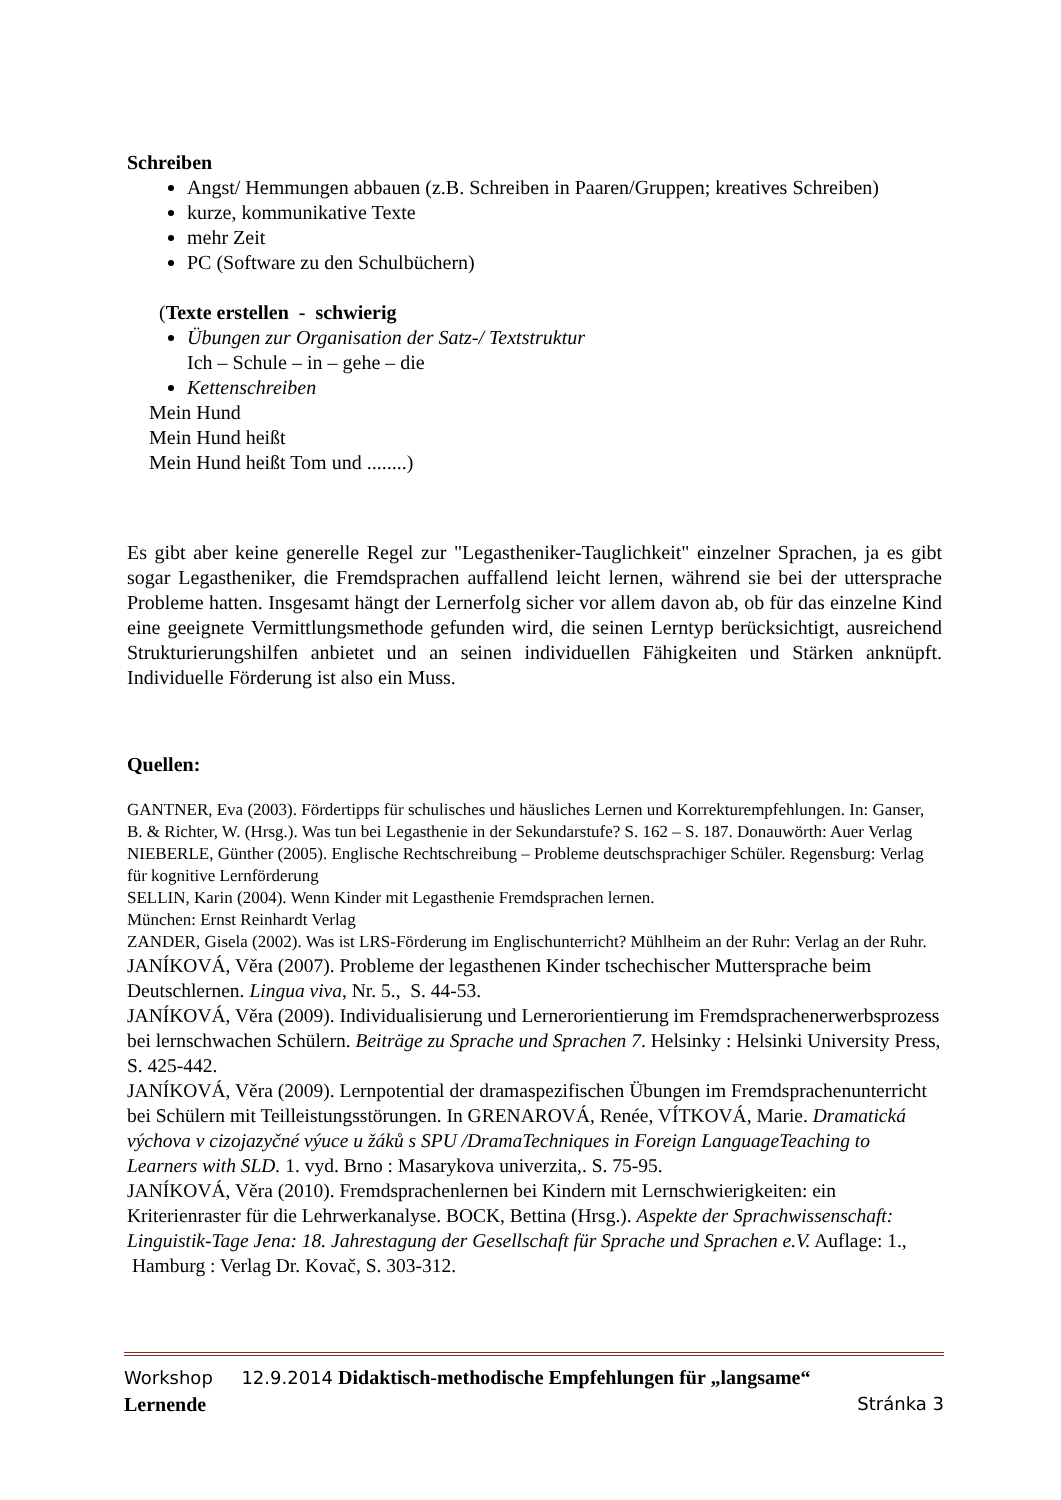Schreiben
Angst/ Hemmungen abbauen (z.B. Schreiben in Paaren/Gruppen; kreatives Schreiben)
kurze, kommunikative Texte
mehr Zeit
PC (Software zu den Schulbüchern)
(Texte erstellen - schwierig
Übungen zur Organisation der Satz-/ Textstruktur
Ich – Schule – in – gehe – die
Kettenschreiben
Mein Hund
Mein Hund heißt
Mein Hund heißt Tom und ........)
Es gibt aber keine generelle Regel zur "Legastheniker-Tauglichkeit" einzelner Sprachen, ja es gibt sogar Legastheniker, die Fremdsprachen auffallend leicht lernen, während sie bei der uttersprache Probleme hatten. Insgesamt hängt der Lernerfolg sicher vor allem davon ab, ob für das einzelne Kind eine geeignete Vermittlungsmethode gefunden wird, die seinen Lerntyp berücksichtigt, ausreichend Strukturierungshilfen anbietet und an seinen individuellen Fähigkeiten und Stärken anknüpft. Individuelle Förderung ist also ein Muss.
Quellen:
GANTNER, Eva (2003). Fördertipps für schulisches und häusliches Lernen und Korrekturempfehlungen. In: Ganser, B. & Richter, W. (Hrsg.). Was tun bei Legasthenie in der Sekundarstufe? S. 162 – S. 187. Donauwörth: Auer Verlag
NIEBERLE, Günther (2005). Englische Rechtschreibung – Probleme deutschsprachiger Schüler. Regensburg: Verlag für kognitive Lernförderung
SELLIN, Karin (2004). Wenn Kinder mit Legasthenie Fremdsprachen lernen.
München: Ernst Reinhardt Verlag
ZANDER, Gisela (2002). Was ist LRS-Förderung im Englischunterricht? Mühlheim an der Ruhr: Verlag an der Ruhr.
JANÍKOVÁ, Věra (2007). Probleme der legasthenen Kinder tschechischer Muttersprache beim Deutschlernen. Lingua viva, Nr. 5., S. 44-53.
JANÍKOVÁ, Věra (2009). Individualisierung und Lernerorientierung im Fremdsprachenerwerbsprozess bei lernschwachen Schülern. Beiträge zu Sprache und Sprachen 7. Helsinky : Helsinki University Press, S. 425-442.
JANÍKOVÁ, Věra (2009). Lernpotential der dramaspezifischen Übungen im Fremdsprachenunterricht bei Schülern mit Teilleistungsstörungen. In GRENAROVÁ, Renée, VÍTKOVÁ, Marie. Dramatická výchova v cizojazyčné výuce u žáků s SPU /DramaTechniques in Foreign LanguageTeaching to Learners with SLD. 1. vyd. Brno : Masarykova univerzita,. S. 75-95.
JANÍKOVÁ, Věra (2010). Fremdsprachenlernen bei Kindern mit Lernschwierigkeiten: ein Kriterienraster für die Lehrwerkanalyse. BOCK, Bettina (Hrsg.). Aspekte der Sprachwissenschaft: Linguistik-Tage Jena: 18. Jahrestagung der Gesellschaft für Sprache und Sprachen e.V. Auflage: 1., Hamburg : Verlag Dr. Kovač, S. 303-312.
Workshop 12.9.2014 Didaktisch-methodische Empfehlungen für „langsame“
Lernende Stránka 3